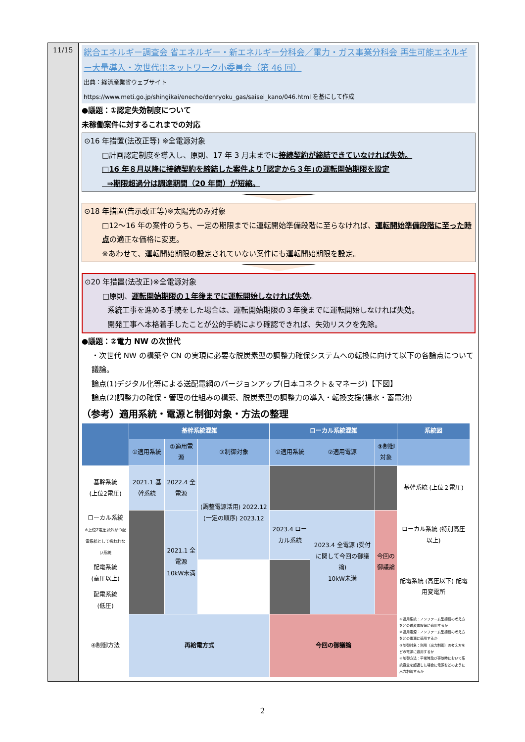11/15
総合エネルギー調査会 省エネルギー・新エネルギー分科会／電力・ガス事業分科会 再生可能エネルギー大量導入・次世代電ネットワーク小委員会（第 46 回）
出典：経済産業省ウェブサイト
https://www.meti.go.jp/shingikai/enecho/denryoku_gas/saisei_kano/046.html を基にして作成
●議題：①認定失効制度について
未稼働案件に対するこれまでの対応
⊙16 年措置(法改正等) ※全電源対象
□計画認定制度を導入し、原則、17 年 3 月末までに接続契約が締結できていなければ失効。
□16 年８月以降に接続契約を締結した案件より｢認定から３年｣の運転開始期限を設定
⇒期限超過分は調達期間（20 年間）が短縮。
⊙18 年措置(告示改正等)※太陽光のみ対象
□12～16 年の案件のうち、一定の期限までに運転開始準備段階に至らなければ、運転開始準備段階に至った時点の適正な価格に変更。
※あわせて、運転開始期限の設定されていない案件にも運転開始期限を設定。
⊙20 年措置(法改正)※全電源対象
□原則、運転開始期限の１年後までに運転開始しなければ失効。
系統工事を進める手続をした場合は、運転開始期限の３年後までに運転開始しなければ失効。
開発工事へ本格着手したことが公的手続により確認できれば、失効リスクを免除。
●議題：②電力 NW の次世代
・次世代 NW の構築や CN の実現に必要な脱炭素型の調整力確保システムへの転換に向けて以下の各論点について議論。
論点(1)デジタル化等による送配電網のバージョンアップ(日本コネクト＆マネージ)【下図】
論点(2)調整力の確保・管理の仕組みの構築、脱炭素型の調整力の導入・転換支援(揚水・蓄電池)
（参考）適用系統・電源と制御対象・方法の整理
| | 基幹系統混雑 | | | ローカル系統混雑 | | | 系統図 |
| --- | --- | --- | --- | --- | --- | --- | --- |
| | ①適用系統 | ②適用電源 | ③制御対象 | ①適用系統 | ②適用電源 | ③制御対象 | |
| 基幹系統 (上位2電圧) | 2021.1 基幹系統 | 2022.4 全電源 | (調整電源活用) 2022.12 (一定の順序) 2023.12 | | | | 基幹系統 (上位２電圧) |
| ローカル系統 ※上位2電圧以外かつ配電系統として扱われない系統 | | 2021.1 全電源 10kW未満 | | 2023.4 ローカル系統 | 2023.4 全電源 (受付に関して今回の御議論) 10kW未満 | 今回の御議論 | ローカル系統 (特別高圧以上) |
| 配電系統 (高圧以上) | | | | | | | 配電系統 (高圧以下) 配電用変電所 |
| 配電系統 (低圧) | | | | | | | |
| ④制御方法 | 再給電方式 | | | 今回の御議論 | | | ①適用系統：ノンファーム型接続の考え方をどの送変電設備に適用するか ②適用電源：ノンファーム型接続の考え方をどの電源に適用するか ③制御対象：利用（出力制御）の考え方をどの電源に適用するか ④制御方法：平常時及び事故時において系統容量を超過した場合に電源をどのように出力制御するか |
2